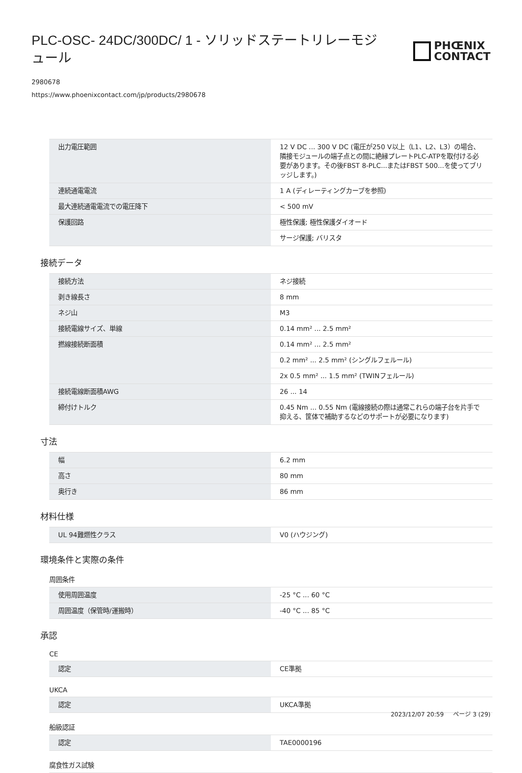PLC-OSC- 24DC/300DC/ 1 - ソリッドステートリレーモジュール
PHŒNIX
CONTACT
2980678
https://www.phoenixcontact.com/jp/products/2980678
| 出力電圧範囲 | 12 V DC ... 300 V DC (電圧が250 V以上（L1、L2、L3）の場合、隣接モジュールの端子点との間に絶縁プレートPLC-ATPを取付ける必要があります。その後FBST 8-PLC...またはFBST 500...を使ってブリッジします。) |
| 連続通電電流 | 1 A (ディレーティングカーブを参照) |
| 最大連続通電電流での電圧降下 | < 500 mV |
| 保護回路 | 極性保護; 極性保護ダイオード |
| | サージ保護; バリスタ |
接続データ
| 接続方法 | ネジ接続 |
| 剥き線長さ | 8 mm |
| ネジ山 | M3 |
| 接続電線サイズ、単線 | 0.14 mm² ... 2.5 mm² |
| 撚線接続断面積 | 0.14 mm² ... 2.5 mm² |
| | 0.2 mm² ... 2.5 mm² (シングルフェルール) |
| | 2x 0.5 mm² ... 1.5 mm² (TWINフェルール) |
| 接続電線断面積AWG | 26 ... 14 |
| 締付けトルク | 0.45 Nm ... 0.55 Nm (電線接続の際は通常これらの端子台を片手で抑える、筐体で補助するなどのサポートが必要になります) |
寸法
| 幅 | 6.2 mm |
| 高さ | 80 mm |
| 奥行き | 86 mm |
材料仕様
| UL 94難燃性クラス | V0 (ハウジング) |
環境条件と実際の条件
周囲条件
| 使用周囲温度 | -25 °C ... 60 °C |
| 周囲温度（保管時/運搬時） | -40 °C ... 85 °C |
承認
CE
| 認定 | CE準拠 |
UKCA
| 認定 | UKCA準拠 |
船級認証
| 認定 | TAE0000196 |
腐食性ガス試験
2023/12/07 20:59 ページ 3 (29)